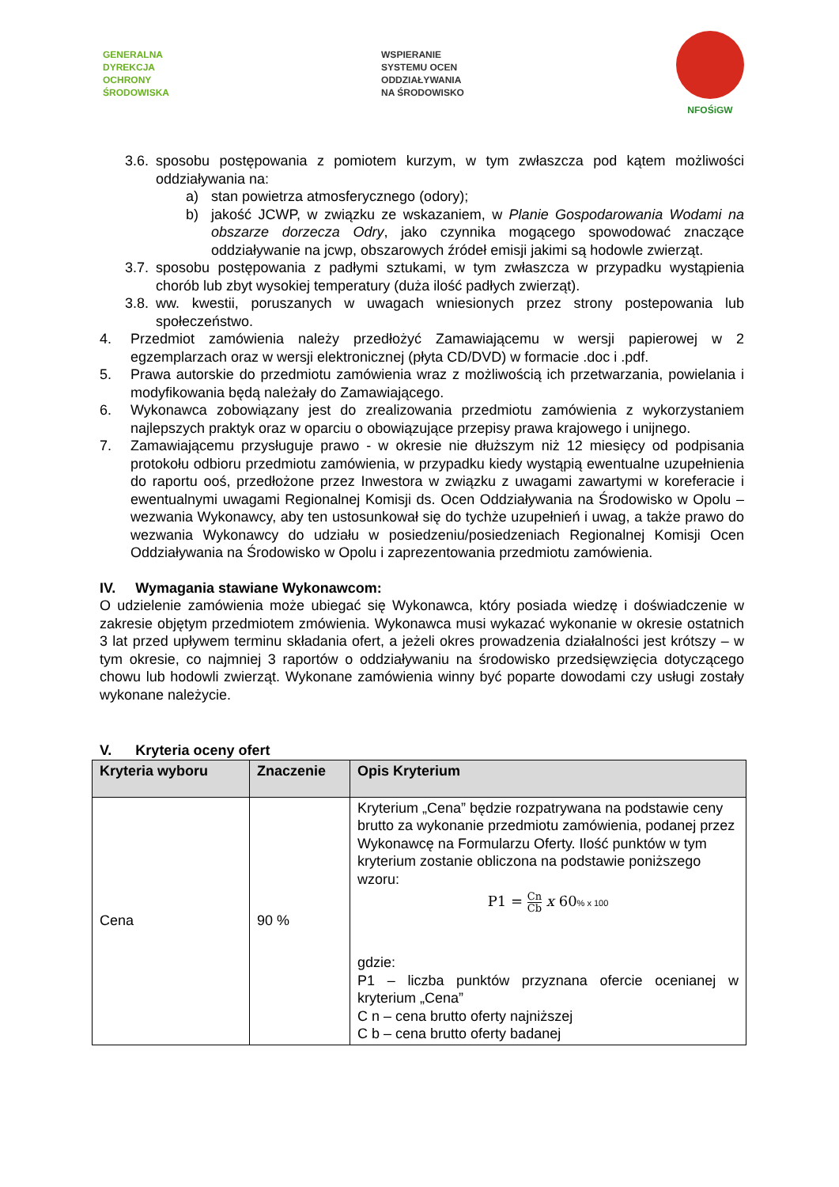GENERALNA
DYREKCJA
OCHRONY
ŚRODOWISKA
WSPIERANIE
SYSTEMU OCEN
ODDZIAŁYWANIA
NA ŚRODOWISKO
NFOŚiGW
3.6. sposobu postępowania z pomiotem kurzym, w tym zwłaszcza pod kątem możliwości oddziaływania na:
a) stan powietrza atmosferycznego (odory);
b) jakość JCWP, w związku ze wskazaniem, w Planie Gospodarowania Wodami na obszarze dorzecza Odry, jako czynnika mogącego spowodować znaczące oddziaływanie na jcwp, obszarowych źródeł emisji jakimi są hodowle zwierząt.
3.7. sposobu postępowania z padłymi sztukami, w tym zwłaszcza w przypadku wystąpienia chorób lub zbyt wysokiej temperatury (duża ilość padłych zwierząt).
3.8. ww. kwestii, poruszanych w uwagach wniesionych przez strony postepowania lub społeczeństwo.
4. Przedmiot zamówienia należy przedłożyć Zamawiającemu w wersji papierowej w 2 egzemplarzach oraz w wersji elektronicznej (płyta CD/DVD) w formacie .doc i .pdf.
5. Prawa autorskie do przedmiotu zamówienia wraz z możliwością ich przetwarzania, powielania i modyfikowania będą należały do Zamawiającego.
6. Wykonawca zobowiązany jest do zrealizowania przedmiotu zamówienia z wykorzystaniem najlepszych praktyk oraz w oparciu o obowiązujące przepisy prawa krajowego i unijnego.
7. Zamawiającemu przysługuje prawo - w okresie nie dłuższym niż 12 miesięcy od podpisania protokołu odbioru przedmiotu zamówienia, w przypadku kiedy wystąpią ewentualne uzupełnienia do raportu ooś, przedłożone przez Inwestora w związku z uwagami zawartymi w koreferacie i ewentualnymi uwagami Regionalnej Komisji ds. Ocen Oddziaływania na Środowisko w Opolu – wezwania Wykonawcy, aby ten ustosunkował się do tychże uzupełnień i uwag, a także prawo do wezwania Wykonawcy do udziału w posiedzeniu/posiedzeniach Regionalnej Komisji Ocen Oddziaływania na Środowisko w Opolu i zaprezentowania przedmiotu zamówienia.
IV. Wymagania stawiane Wykonawcom:
O udzielenie zamówienia może ubiegać się Wykonawca, który posiada wiedzę i doświadczenie w zakresie objętym przedmiotem zmówienia. Wykonawca musi wykazać wykonanie w okresie ostatnich 3 lat przed upływem terminu składania ofert, a jeżeli okres prowadzenia działalności jest krótszy – w tym okresie, co najmniej 3 raportów o oddziaływaniu na środowisko przedsięwzięcia dotyczącego chowu lub hodowli zwierząt. Wykonane zamówienia winny być poparte dowodami czy usługi zostały wykonane należycie.
V. Kryteria oceny ofert
| Kryteria wyboru | Znaczenie | Opis Kryterium |
| --- | --- | --- |
| Cena | 90 % | Kryterium „Cena” będzie rozpatrywana na podstawie ceny brutto za wykonanie przedmiotu zamówienia, podanej przez Wykonawcę na Formularzu Oferty. Ilość punktów w tym kryterium zostanie obliczona na podstawie poniższego wzoru: P1 = Cn Cb x 60 % x 100 gdzie: P1 – liczba punktów przyznana ofercie ocenianej w kryterium „Cena” C n – cena brutto oferty najniższej C b – cena brutto oferty badanej |